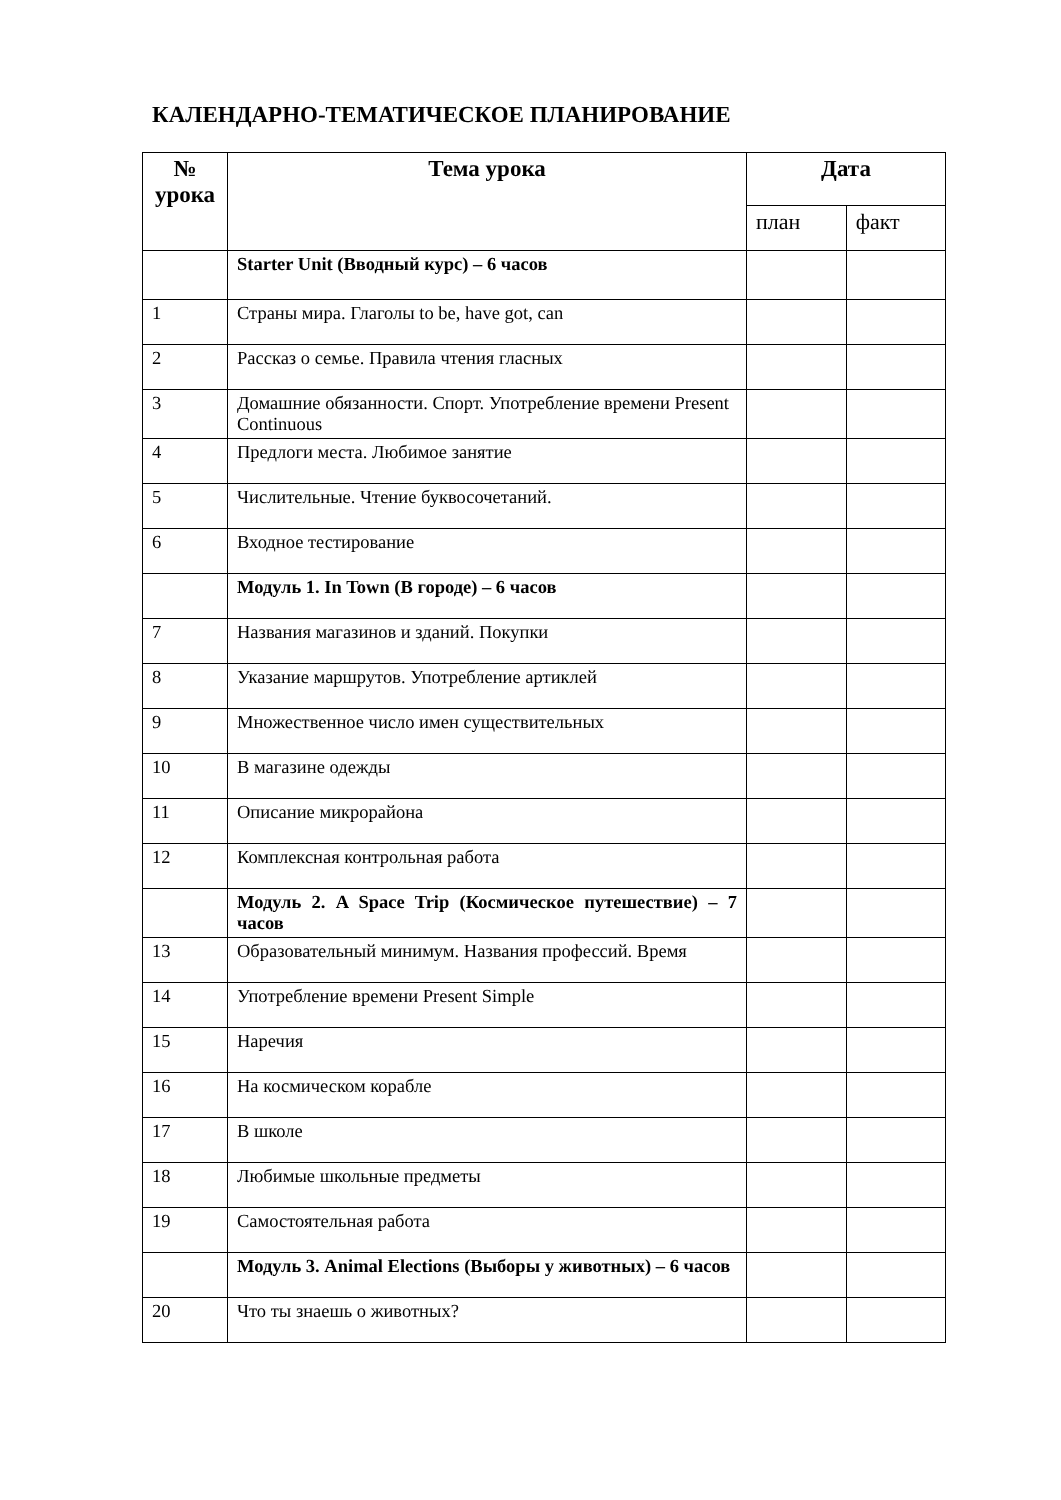КАЛЕНДАРНО-ТЕМАТИЧЕСКОЕ ПЛАНИРОВАНИЕ
| № урока | Тема урока | Дата | |
| --- | --- | --- | --- |
| | | план | факт |
| | Starter Unit (Вводный курс) – 6 часов | | |
| 1 | Страны мира. Глаголы to be, have got, can | | |
| 2 | Рассказ о семье. Правила чтения гласных | | |
| 3 | Домашние обязанности. Спорт. Употребление времени Present Continuous | | |
| 4 | Предлоги места. Любимое занятие | | |
| 5 | Числительные. Чтение буквосочетаний. | | |
| 6 | Входное тестирование | | |
| | Модуль 1. In Town (В городе) – 6 часов | | |
| 7 | Названия магазинов и зданий. Покупки | | |
| 8 | Указание маршрутов. Употребление артиклей | | |
| 9 | Множественное число имен существительных | | |
| 10 | В магазине одежды | | |
| 11 | Описание микрорайона | | |
| 12 | Комплексная контрольная работа | | |
| | Модуль 2. A Space Trip (Космическое путешествие) – 7 часов | | |
| 13 | Образовательный минимум. Названия профессий. Время | | |
| 14 | Употребление времени Present Simple | | |
| 15 | Наречия | | |
| 16 | На космическом корабле | | |
| 17 | В школе | | |
| 18 | Любимые школьные предметы | | |
| 19 | Самостоятельная работа | | |
| | Модуль 3. Animal Elections (Выборы у животных) – 6 часов | | |
| 20 | Что ты знаешь о животных? | | |